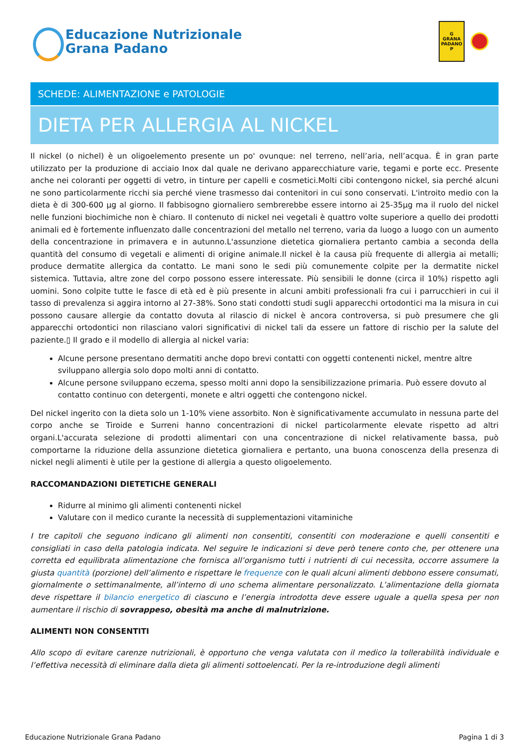Educazione Nutrizionale
Grana Padano
G
GRANA
PADANO
P
SCHEDE: ALIMENTAZIONE e PATOLOGIE
DIETA PER ALLERGIA AL NICKEL
Il nickel (o nichel) è un oligoelemento presente un po' ovunque: nel terreno, nell’aria, nell’acqua. È in gran parte utilizzato per la produzione di acciaio Inox dal quale ne derivano apparecchiature varie, tegami e porte ecc. Presente anche nei coloranti per oggetti di vetro, in tinture per capelli e cosmetici.Molti cibi contengono nickel, sia perché alcuni ne sono particolarmente ricchi sia perché viene trasmesso dai contenitori in cui sono conservati. L'introito medio con la dieta è di 300-600 µg al giorno. Il fabbisogno giornaliero sembrerebbe essere intorno ai 25-35µg ma il ruolo del nickel nelle funzioni biochimiche non è chiaro. Il contenuto di nickel nei vegetali è quattro volte superiore a quello dei prodotti animali ed è fortemente influenzato dalle concentrazioni del metallo nel terreno, varia da luogo a luogo con un aumento della concentrazione in primavera e in autunno.L'assunzione dietetica giornaliera pertanto cambia a seconda della quantità del consumo di vegetali e alimenti di origine animale.Il nickel è la causa più frequente di allergia ai metalli; produce dermatite allergica da contatto. Le mani sono le sedi più comunemente colpite per la dermatite nickel sistemica. Tuttavia, altre zone del corpo possono essere interessate. Più sensibili le donne (circa il 10%) rispetto agli uomini. Sono colpite tutte le fasce di età ed è più presente in alcuni ambiti professionali fra cui i parrucchieri in cui il tasso di prevalenza si aggira intorno al 27-38%. Sono stati condotti studi sugli apparecchi ortodontici ma la misura in cui possono causare allergie da contatto dovuta al rilascio di nickel è ancora controversa, si può presumere che gli apparecchi ortodontici non rilasciano valori significativi di nickel tali da essere un fattore di rischio per la salute del paziente.▯ Il grado e il modello di allergia al nickel varia:
Alcune persone presentano dermatiti anche dopo brevi contatti con oggetti contenenti nickel, mentre altre sviluppano allergia solo dopo molti anni di contatto.
Alcune persone sviluppano eczema, spesso molti anni dopo la sensibilizzazione primaria. Può essere dovuto al contatto continuo con detergenti, monete e altri oggetti che contengono nickel.
Del nickel ingerito con la dieta solo un 1-10% viene assorbito. Non è significativamente accumulato in nessuna parte del corpo anche se Tiroide e Surreni hanno concentrazioni di nickel particolarmente elevate rispetto ad altri organi.L'accurata selezione di prodotti alimentari con una concentrazione di nickel relativamente bassa, può comportarne la riduzione della assunzione dietetica giornaliera e pertanto, una buona conoscenza della presenza di nickel negli alimenti è utile per la gestione di allergia a questo oligoelemento.
RACCOMANDAZIONI DIETETICHE GENERALI
Ridurre al minimo gli alimenti contenenti nickel
Valutare con il medico curante la necessità di supplementazioni vitaminiche
I tre capitoli che seguono indicano gli alimenti non consentiti, consentiti con moderazione e quelli consentiti e consigliati in caso della patologia indicata. Nel seguire le indicazioni si deve però tenere conto che, per ottenere una corretta ed equilibrata alimentazione che fornisca all’organismo tutti i nutrienti di cui necessita, occorre assumere la giusta quantità (porzione) dell’alimento e rispettare le frequenze con le quali alcuni alimenti debbono essere consumati, giornalmente o settimanalmente, all’interno di uno schema alimentare personalizzato. L’alimentazione della giornata deve rispettare il bilancio energetico di ciascuno e l’energia introdotta deve essere uguale a quella spesa per non aumentare il rischio di sovrappeso, obesità ma anche di malnutrizione.
ALIMENTI NON CONSENTITI
Allo scopo di evitare carenze nutrizionali, è opportuno che venga valutata con il medico la tollerabilità individuale e l’effettiva necessità di eliminare dalla dieta gli alimenti sottoelencati. Per la re-introduzione degli alimenti
Educazione Nutrizionale Grana Padano Pagina 1 di 3